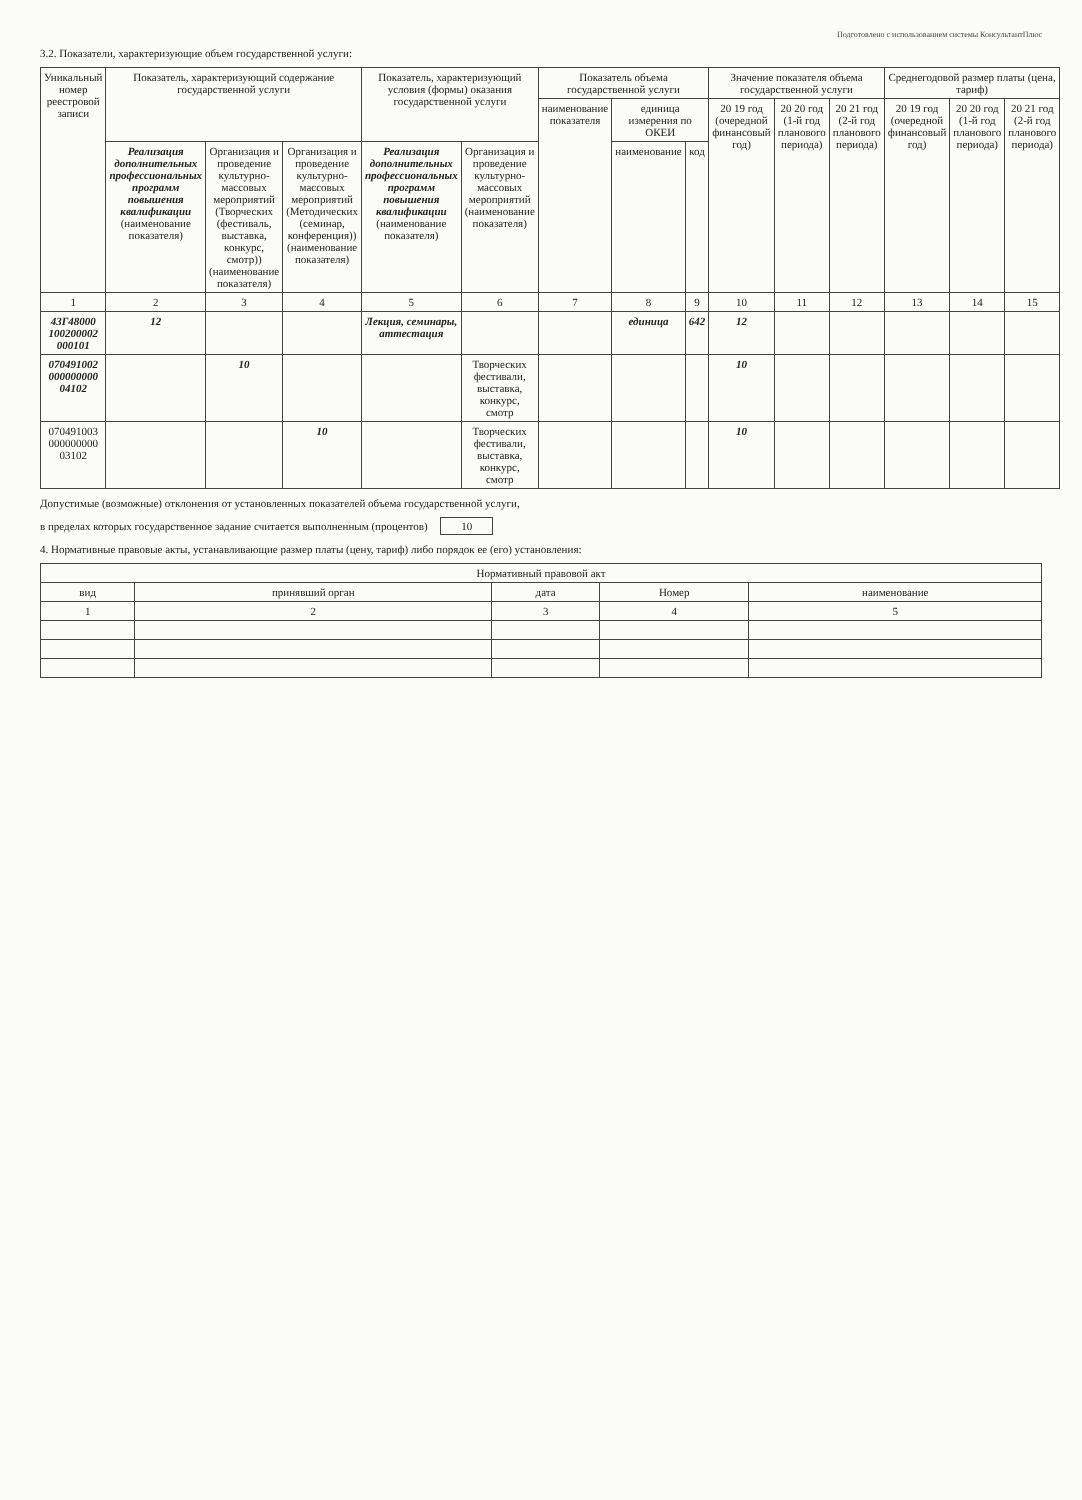Подготовлено с использованием системы КонсультантПлюс
3.2. Показатели, характеризующие объем государственной услуги:
| Уникальный номер реестровой записи | Показатель, характеризующий содержание государственной услуги | | | Показатель, характеризующий условия (формы) оказания государственной услуги | | Показатель объема государственной услуги | | | Значение показателя объема государственной услуги | | | Среднегодовой размер платы (цена, тариф) | | |
| --- | --- | --- | --- | --- | --- | --- | --- | --- | --- | --- | --- | --- | --- | --- |
| | | | | | | наименование показателя | единица измерения по ОКЕИ | | 20 19 год (очередной финансовый год) | 20 20 год (1-й год планового периода) | 20 21 год (2-й год планового периода) | 20 19 год (очередной финансовый год) | 20 20 год (1-й год планового периода) | 20 21 год (2-й год планового периода) |
| | Реализация дополнительных профессиональных программ повышения квалификации (наименование показателя) | Организация и проведение культурно-массовых мероприятий (Творческих (фестиваль, выставка, конкурс, смотр)) (наименование показателя) | Организация и проведение культурно-массовых мероприятий (Методических (семинар, конференция)) (наименование показателя) | Реализация дополнительных профессиональных программ повышения квалификации (наименование показателя) | Организация и проведение культурно-массовых мероприятий (наименование показателя) | | наименование | код | | | | | | |
| 1 | 2 | 3 | 4 | 5 | 6 | 7 | 8 | 9 | 10 | 11 | 12 | 13 | 14 | 15 |
| 43Г48000 100200002 000101 | 12 | | | Лекция, семинары, аттестация | | | единица | 642 | 12 | | | | | |
| 070491002 000000000 04102 | | 10 | | | Творческих фестивали, выставка, конкурс, смотр | | | | 10 | | | | | |
| 070491003 000000000 03102 | | | 10 | | Творческих фестивали, выставка, конкурс, смотр | | | | 10 | | | | | |
Допустимые (возможные) отклонения от установленных показателей объема государственной услуги,
в пределах которых государственное задание считается выполненным (процентов) 10
4. Нормативные правовые акты, устанавливающие размер платы (цену, тариф) либо порядок ее (его) установления:
| Нормативный правовой акт | | | | |
| --- | --- | --- | --- | --- |
| вид | принявший орган | дата | Номер | наименование |
| 1 | 2 | 3 | 4 | 5 |